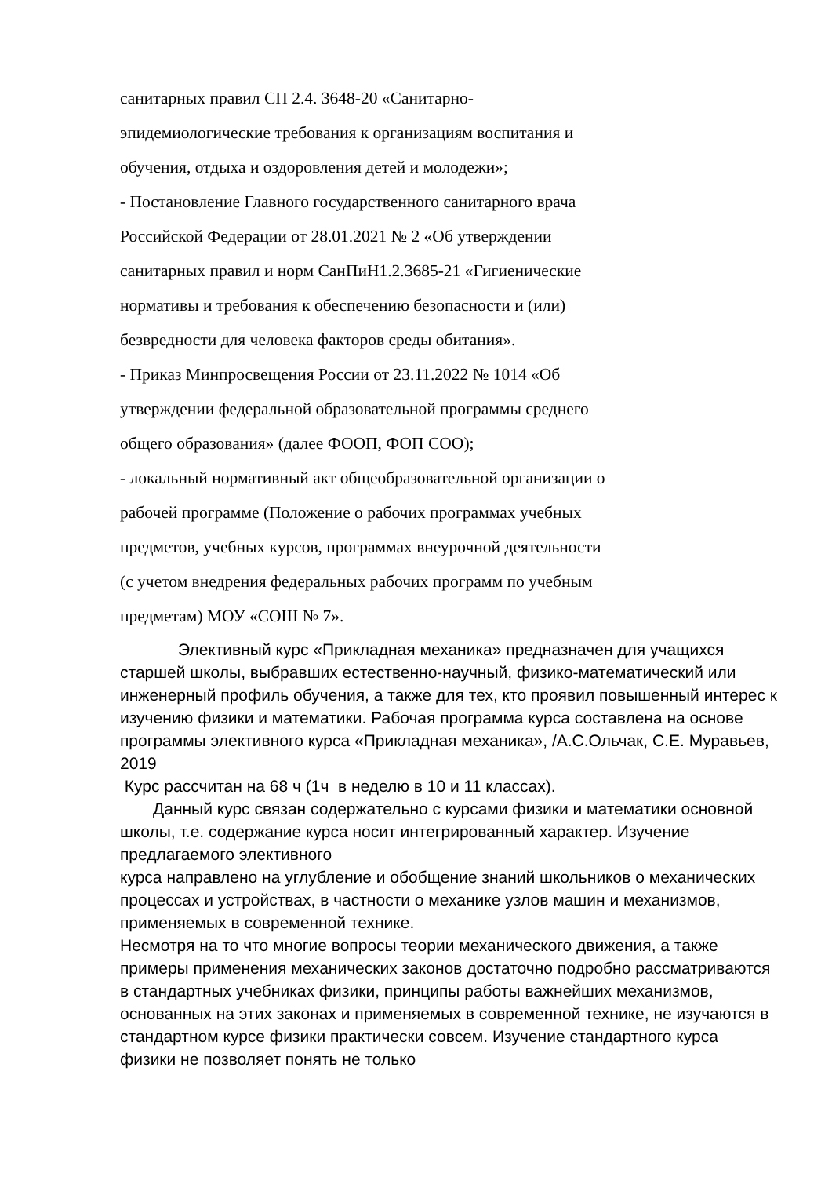санитарных правил СП 2.4. 3648-20 «Санитарно-
эпидемиологические требования к организациям воспитания и
обучения, отдыха и оздоровления детей и молодежи»;
- Постановление Главного государственного санитарного врача
Российской Федерации от 28.01.2021 № 2 «Об утверждении
санитарных правил и норм СанПиН1.2.3685-21 «Гигиенические
нормативы и требования к обеспечению безопасности и (или)
безвредности для человека факторов среды обитания».
- Приказ Минпросвещения России от 23.11.2022 № 1014 «Об
утверждении федеральной образовательной программы среднего
общего образования» (далее ФООП, ФОП СОО);
- локальный нормативный акт общеобразовательной организации о
рабочей программе (Положение о рабочих программах учебных
предметов, учебных курсов, программах внеурочной деятельности
(с учетом внедрения федеральных рабочих программ по учебным
предметам) МОУ «СОШ № 7».
Элективный курс «Прикладная механика» предназначен для учащихся старшей школы, выбравших естественно-научный, физико-математический или инженерный профиль обучения, а также для тех, кто проявил повышенный интерес к изучению физики и математики. Рабочая программа курса составлена на основе программы элективного курса «Прикладная механика», /А.С.Ольчак, С.Е. Муравьев, 2019
Курс рассчитан на 68 ч (1ч в неделю в 10 и 11 классах).
Данный курс связан содержательно с курсами физики и математики основной школы, т.е. содержание курса носит интегрированный характер. Изучение предлагаемого элективного
курса направлено на углубление и обобщение знаний школьников о механических процессах и устройствах, в частности о механике узлов машин и механизмов, применяемых в современной технике.
Несмотря на то что многие вопросы теории механического движения, а также примеры применения механических законов достаточно подробно рассматриваются в стандартных учебниках физики, принципы работы важнейших механизмов, основанных на этих законах и применяемых в современной технике, не изучаются в стандартном курсе физики практически совсем. Изучение стандартного курса физики не позволяет понять не только